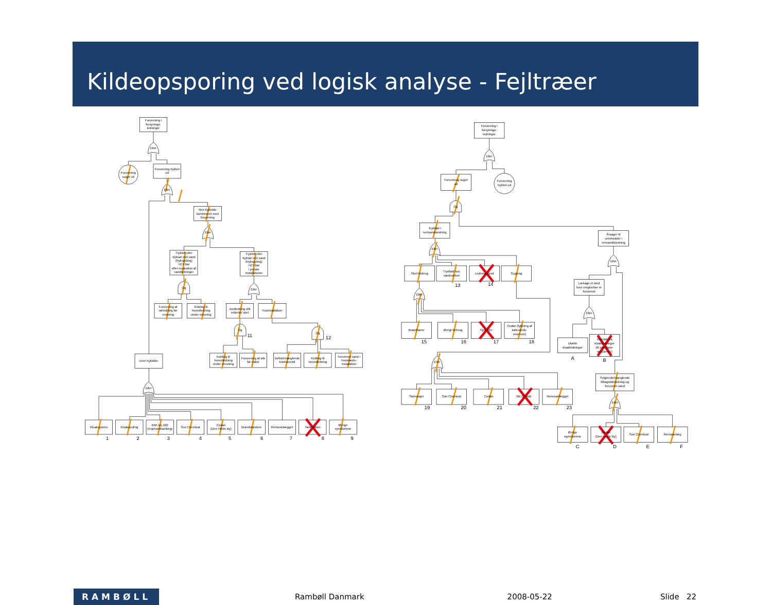Kildeopsporing ved logisk analyse - Fejltræer
Forurening i
forsynings-
ledninger
Eller
Forurening
suget ud
Forurening trykket
ud
Eller
Ren trykkilde
kombineret med
forurening
Eller
Trykluft eller
tryksat rent vand
(trykspuling)
>2,5 bar
efter reparation af
vandledninger
Trykluft eller
tryksat rent vand
(trykspuling)
>2,5 bar
i private
installationer
Og
Eller
Forurening af
rørledning før
rensning
Kobling til
hovedledning
under rensning
Jordledning stik
indentor skel
Husinstallation
Og
11
Og
12
Kobling til
hovedledning
under rensning
Forurening af stik
før måler
Defekt/manglende
kontraventil
Kobling til
hovedledning
Forurenet vand i
husstands-
installation
Uren trykkilde
Eller
Kloaksystem
Kloakspuling
Kbh.vej 160
(regnvandsanlæg)
Sun Chemical
Codan
(Den Hvide By)
Brandstandere
Renseanlægget
Tankstation
Øvrige
ejendomme
1
2
3
4
5
6
7
8
9
Forurening i
forsynings-
ledninger
Eller
Forurening suget
ud
Forurening
trykket ud
Og
Trykfald i
rentvandsledning
Årsager til
urenhedder i
renvandtsledning
Eller
Stort forbrug
Trykfald hos
vandværket
Ledningsbrud
Sugning
13
14
Eller
Lækage et sted
hvor omgivelser er
forurenet
Eller
Eller
Brandhaner
Øvrigt forbrug
Sprinkler
Codan (fyldning af
kølevands-
reservoir)
15
16
17
18
Utætte
kloakledninger
Overløb fra
kloakledninger
(til overflade-
recipienter)
A
B
Eller
Svigtende/manglende
tilbageløbssikring og
forurenet vand
Slamsuger
Sun Chemical
Codan
Mc Donald
Renesanlægget
19
20
21
22
23
Eller
Øvrige
egendomme
Codan
(Den Hvide By)
Sun Chemical
Renseanlæg
C
D
E
F
RAMBØLL
Rambøll Danmark 2008-05-22 Slide 22